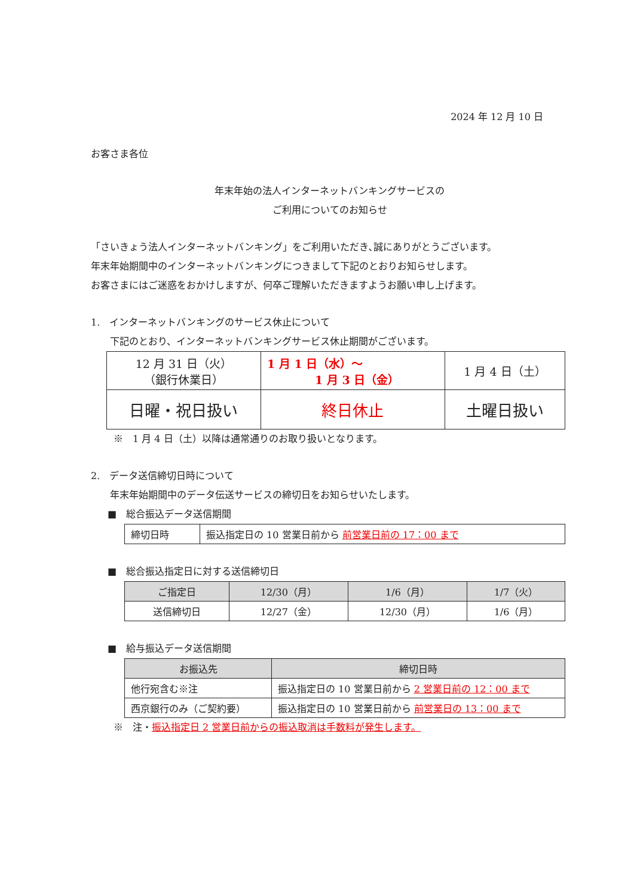2024 年 12 月 10 日
お客さま各位
年末年始の法人インターネットバンキングサービスの
ご利用についてのお知らせ
「さいきょう法人インターネットバンキング」をご利用いただき､誠にありがとうございます。
年末年始期間中のインターネットバンキングにつきまして下記のとおりお知らせします。
お客さまにはご迷惑をおかけしますが、何卒ご理解いただきますようお願い申し上げます。
1.　インターネットバンキングのサービス休止について
下記のとおり、インターネットバンキングサービス休止期間がございます。
| 12 月 31 日（火） （銀行休業日） | 1 月 1 日（水）～ 1 月 3 日（金） | 1 月 4 日（土） |
| 日曜・祝日扱い | 終日休止 | 土曜日扱い |
※　1 月 4 日（土）以降は通常通りのお取り扱いとなります。
2.　データ送信締切日時について
年末年始期間中のデータ伝送サービスの締切日をお知らせいたします。
■　総合振込データ送信期間
| 締切日時 | 振込指定日の 10 営業日前から 前営業日前の 17：00 まで |
■　総合振込指定日に対する送信締切日
| ご指定日 | 12/30（月） | 1/6（月） | 1/7（火） |
| 送信締切日 | 12/27（金） | 12/30（月） | 1/6（月） |
■　給与振込データ送信期間
| お振込先 | 締切日時 |
| 他行宛含む※注 | 振込指定日の 10 営業日前から 2 営業日前の 12：00 まで |
| 西京銀行のみ（ご契約要） | 振込指定日の 10 営業日前から 前営業日の 13：00 まで |
※　注・振込指定日 2 営業日前からの振込取消は手数料が発生します。